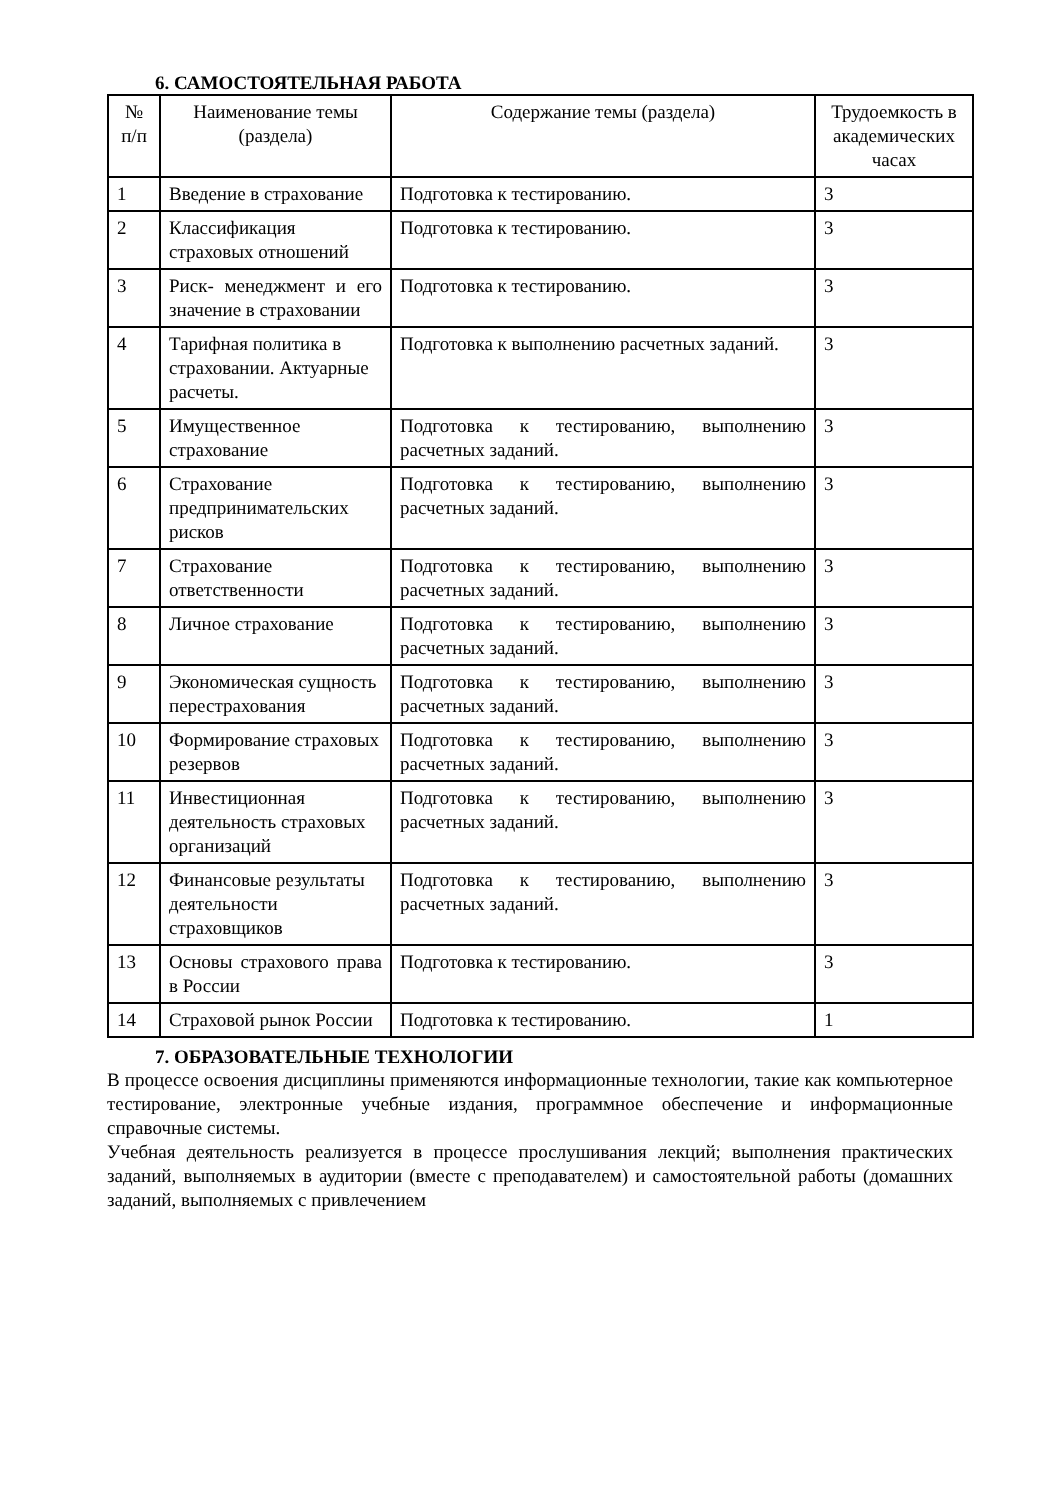6. САМОСТОЯТЕЛЬНАЯ РАБОТА
| № п/п | Наименование темы (раздела) | Содержание темы (раздела) | Трудоемкость в академических часах |
| --- | --- | --- | --- |
| 1 | Введение в страхование | Подготовка к тестированию. | 3 |
| 2 | Классификация страховых отношений | Подготовка к тестированию. | 3 |
| 3 | Риск- менеджмент и его значение в страховании | Подготовка к тестированию. | 3 |
| 4 | Тарифная политика в страховании. Актуарные расчеты. | Подготовка к выполнению расчетных заданий. | 3 |
| 5 | Имущественное страхование | Подготовка к тестированию, выполнению расчетных заданий. | 3 |
| 6 | Страхование предпринимательских рисков | Подготовка к тестированию, выполнению расчетных заданий. | 3 |
| 7 | Страхование ответственности | Подготовка к тестированию, выполнению расчетных заданий. | 3 |
| 8 | Личное страхование | Подготовка к тестированию, выполнению расчетных заданий. | 3 |
| 9 | Экономическая сущность перестрахования | Подготовка к тестированию, выполнению расчетных заданий. | 3 |
| 10 | Формирование страховых резервов | Подготовка к тестированию, выполнению расчетных заданий. | 3 |
| 11 | Инвестиционная деятельность страховых организаций | Подготовка к тестированию, выполнению расчетных заданий. | 3 |
| 12 | Финансовые результаты деятельности страховщиков | Подготовка к тестированию, выполнению расчетных заданий. | 3 |
| 13 | Основы страхового права в России | Подготовка к тестированию. | 3 |
| 14 | Страховой рынок России | Подготовка к тестированию. | 1 |
7. ОБРАЗОВАТЕЛЬНЫЕ ТЕХНОЛОГИИ
В процессе освоения дисциплины применяются информационные технологии, такие как компьютерное тестирование, электронные учебные издания, программное обеспечение и информационные справочные системы.
Учебная деятельность реализуется в процессе прослушивания лекций; выполнения практических заданий, выполняемых в аудитории (вместе с преподавателем) и самостоятельной работы (домашних заданий, выполняемых с привлечением